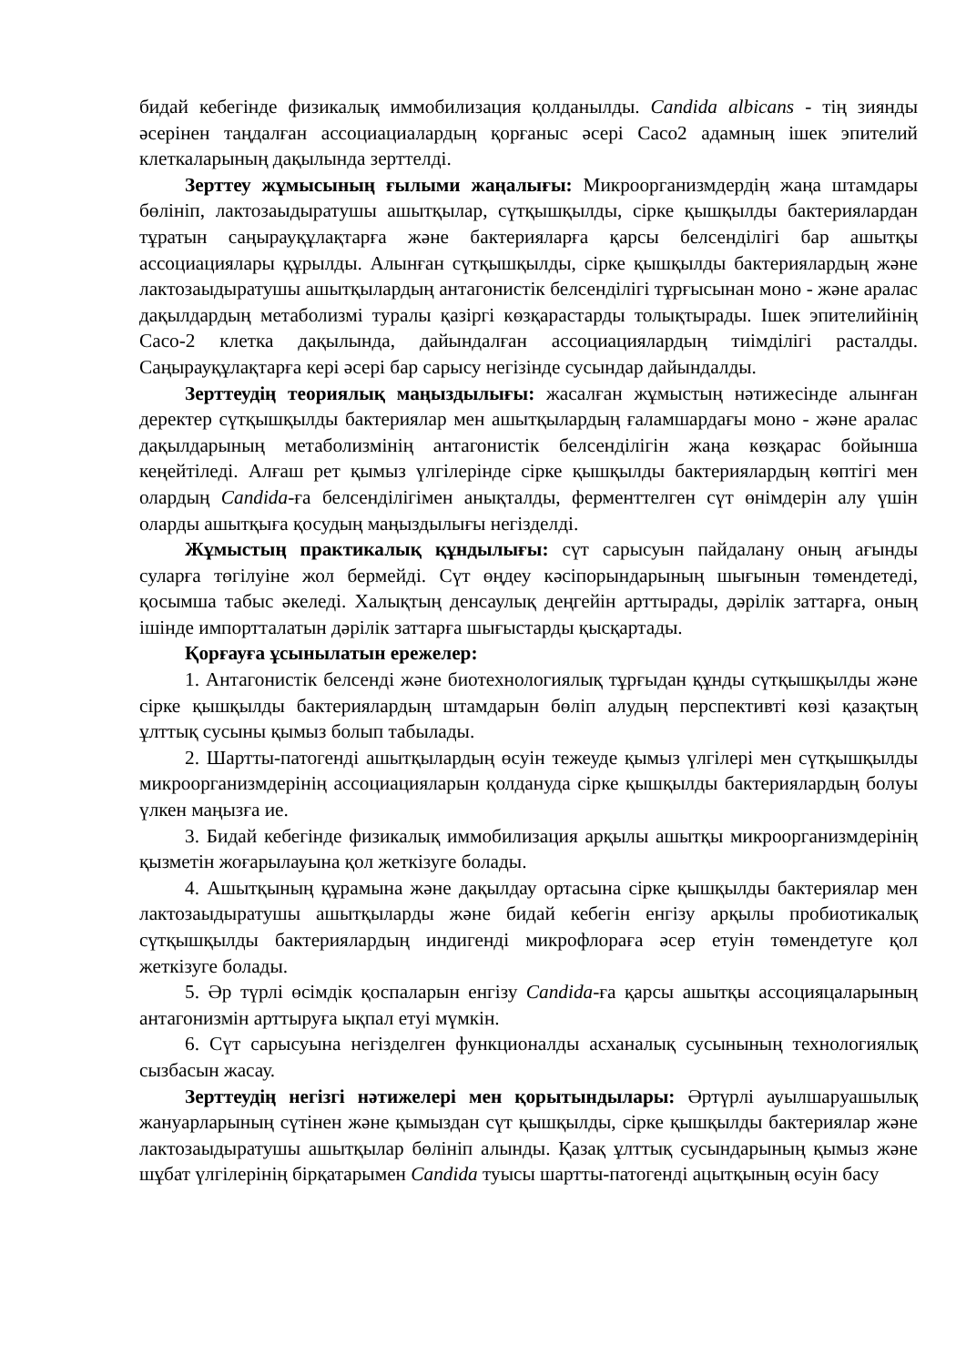бидай кебегінде физикалық иммобилизация қолданылды. Candida albicans - тің зиянды әсерінен таңдалған ассоциациалардың қорғаныс әсері Caco2 адамның ішек эпителий клеткаларының дақылында зерттелді.
Зерттеу жұмысының ғылыми жаңалығы: Микроорганизмдердің жаңа штамдары бөлініп, лактозаыдыратушы ашытқылар, сүтқышқылды, сірке қышқылды бактериялардан тұратын саңырауқұлақтарға және бактерияларға қарсы белсенділігі бар ашытқы ассоциациялары құрылды. Алынған сүтқышқылды, сірке қышқылды бактериялардың және лактозаыдыратушы ашытқылардың антагонистік белсенділігі тұрғысынан моно - және аралас дақылдардың метаболизмі туралы қазіргі көзқарастарды толықтырады. Ішек эпителийінің Caco-2 клетка дақылында, дайындалған ассоциациялардың тиімділігі расталды. Саңырауқұлақтарға кері әсері бар сарысу негізінде сусындар дайындалды.
Зерттеудің теориялық маңыздылығы: жасалған жұмыстың нәтижесінде алынған деректер сүтқышқылды бактериялар мен ашытқылардың ғаламшардағы моно - және аралас дақылдарының метаболизмінің антагонистік белсенділігін жаңа көзқарас бойынша кеңейтіледі. Алғаш рет қымыз үлгілерінде сірке қышқылды бактериялардың көптігі мен олардың Candida-ға белсенділігімен анықталды, ферменттелген сүт өнімдерін алу үшін оларды ашытқыға қосудың маңыздылығы негізделді.
Жұмыстың практикалық құндылығы: сүт сарысуын пайдалану оның ағынды суларға төгілуіне жол бермейді. Сүт өңдеу кәсіпорындарының шығынын төмендетеді, қосымша табыс әкеледі. Халықтың денсаулық деңгейін арттырады, дәрілік заттарға, оның ішінде импортталатын дәрілік заттарға шығыстарды қысқартады.
Қорғауға ұсынылатын ережелер:
1. Антагонистік белсенді және биотехнологиялық тұрғыдан құнды сүтқышқылды және сірке қышқылды бактериялардың штамдарын бөліп алудың перспективті көзі қазақтың ұлттық сусыны қымыз болып табылады.
2. Шартты-патогенді ашытқылардың өсуін тежеуде қымыз үлгілері мен сүтқышқылды микроорганизмдерінің ассоциацияларын қолдануда сірке қышқылды бактериялардың болуы үлкен маңызға ие.
3. Бидай кебегінде физикалық иммобилизация арқылы ашытқы микроорганизмдерінің қызметін жоғарылауына қол жеткізуге болады.
4. Ашытқының құрамына және дақылдау ортасына сірке қышқылды бактериялар мен лактозаыдыратушы ашытқыларды және бидай кебегін енгізу арқылы пробиотикалық сүтқышқылды бактериялардың индигенді микрофлораға әсер етуін төмендетуге қол жеткізуге болады.
5. Әр түрлі өсімдік қоспаларын енгізу Candida-ға қарсы ашытқы ассоцияцаларының антагонизмін арттыруға ықпал етуі мүмкін.
6. Сүт сарысуына негізделген функционалды асханалық сусынының технологиялық сызбасын жасау.
Зерттеудің негізгі нәтижелері мен қорытындылары: Әртүрлі ауылшаруашылық жануарларының сүтінен және қымыздан сүт қышқылды, сірке қышқылды бактериялар және лактозаыдыратушы ашытқылар бөлініп алынды. Қазақ ұлттық сусындарының қымыз және шұбат үлгілерінің бірқатарымен Candida туысы шартты-патогенді ацытқының өсуін басу